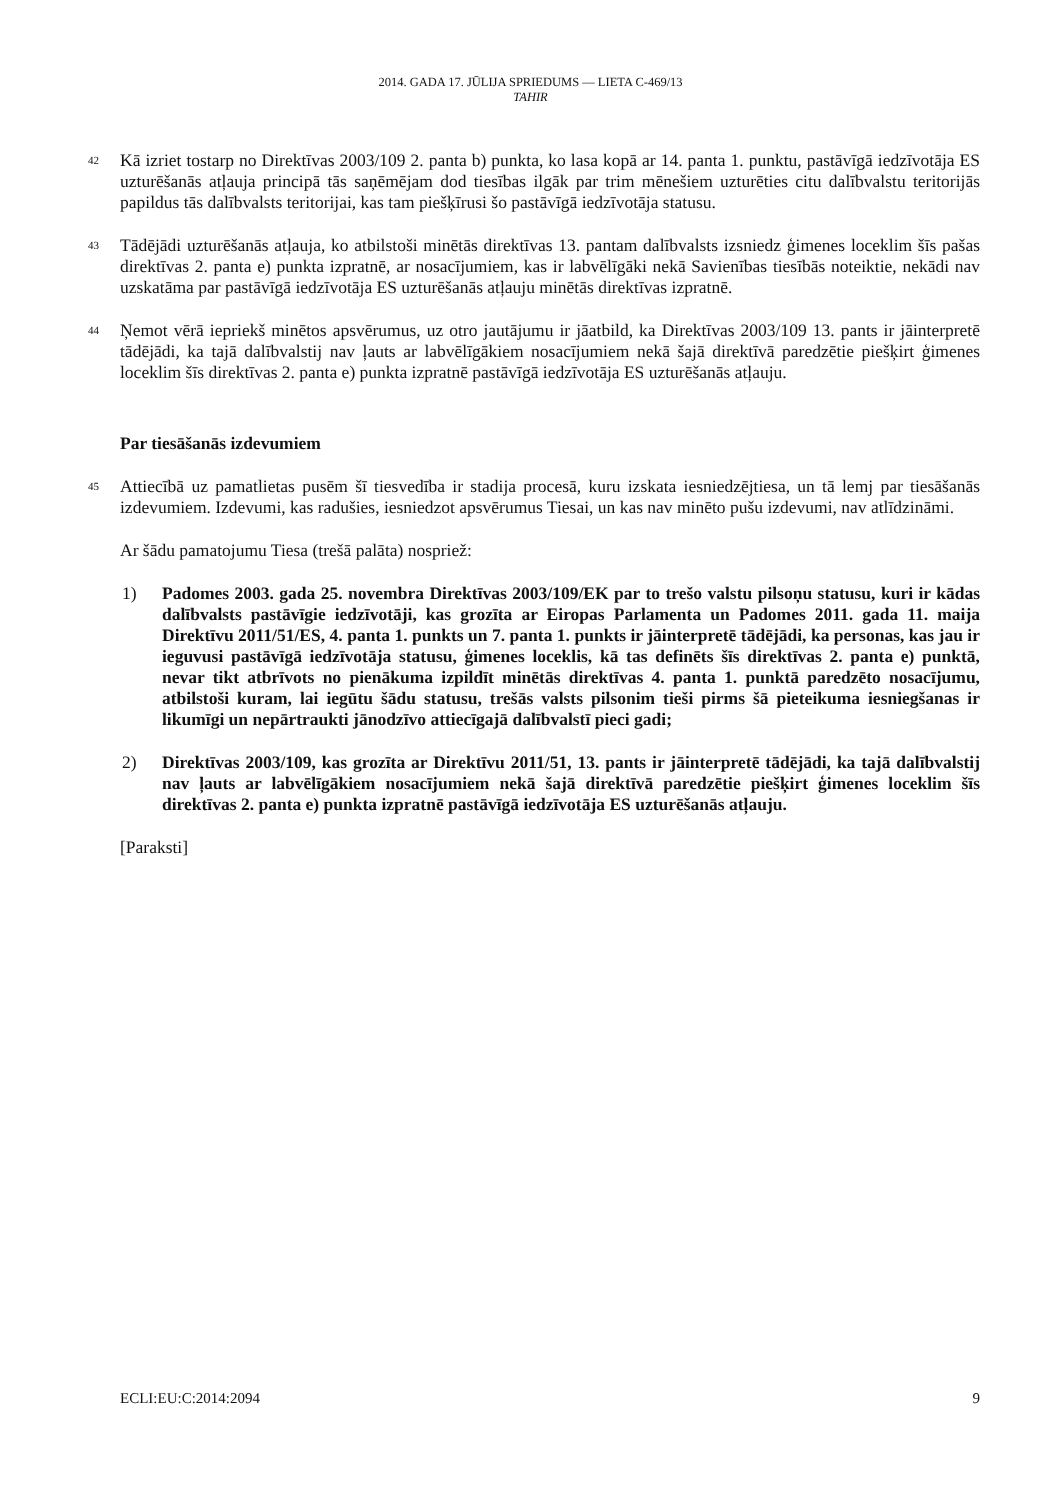2014. GADA 17. JŪLIJA SPRIEDUMS — LIETA C-469/13
TAHIR
42
Kā izriet tostarp no Direktīvas 2003/109 2. panta b) punkta, ko lasa kopā ar 14. panta 1. punktu, pastāvīgā iedzīvotāja ES uzturēšanās atļauja principā tās saņēmējam dod tiesības ilgāk par trim mēnešiem uzturēties citu dalībvalstu teritorijās papildus tās dalībvalsts teritorijai, kas tam piešķīrusi šo pastāvīgā iedzīvotāja statusu.
43
Tādējādi uzturēšanās atļauja, ko atbilstoši minētās direktīvas 13. pantam dalībvalsts izsniedz ģimenes loceklim šīs pašas direktīvas 2. panta e) punkta izpratnē, ar nosacījumiem, kas ir labvēlīgāki nekā Savienības tiesībās noteiktie, nekādi nav uzskatāma par pastāvīgā iedzīvotāja ES uzturēšanās atļauju minētās direktīvas izpratnē.
44
Ņemot vērā iepriekš minētos apsvērumus, uz otro jautājumu ir jāatbild, ka Direktīvas 2003/109 13. pants ir jāinterpretē tādējādi, ka tajā dalībvalstij nav ļauts ar labvēlīgākiem nosacījumiem nekā šajā direktīvā paredzētie piešķirt ģimenes loceklim šīs direktīvas 2. panta e) punkta izpratnē pastāvīgā iedzīvotāja ES uzturēšanās atļauju.
Par tiesāšanās izdevumiem
45
Attiecībā uz pamatlietas pusēm šī tiesvedība ir stadija procesā, kuru izskata iesniedzējtiesa, un tā lemj par tiesāšanās izdevumiem. Izdevumi, kas radušies, iesniedzot apsvērumus Tiesai, un kas nav minēto pušu izdevumi, nav atlīdzināmi.
Ar šādu pamatojumu Tiesa (trešā palāta) nospriež:
1) Padomes 2003. gada 25. novembra Direktīvas 2003/109/EK par to trešo valstu pilsoņu statusu, kuri ir kādas dalībvalsts pastāvīgie iedzīvotāji, kas grozīta ar Eiropas Parlamenta un Padomes 2011. gada 11. maija Direktīvu 2011/51/ES, 4. panta 1. punkts un 7. panta 1. punkts ir jāinterpretē tādējādi, ka personas, kas jau ir ieguvusi pastāvīgā iedzīvotāja statusu, ģimenes loceklis, kā tas definēts šīs direktīvas 2. panta e) punktā, nevar tikt atbrīvots no pienākuma izpildīt minētās direktīvas 4. panta 1. punktā paredzēto nosacījumu, atbilstoši kuram, lai iegūtu šādu statusu, trešās valsts pilsonim tieši pirms šā pieteikuma iesniegšanas ir likumīgi un nepārtraukti jānodzīvo attiecīgajā dalībvalstī pieci gadi;
2) Direktīvas 2003/109, kas grozīta ar Direktīvu 2011/51, 13. pants ir jāinterpretē tādējādi, ka tajā dalībvalstij nav ļauts ar labvēlīgākiem nosacījumiem nekā šajā direktīvā paredzētie piešķirt ģimenes loceklim šīs direktīvas 2. panta e) punkta izpratnē pastāvīgā iedzīvotāja ES uzturēšanās atļauju.
[Paraksti]
ECLI:EU:C:2014:2094 9